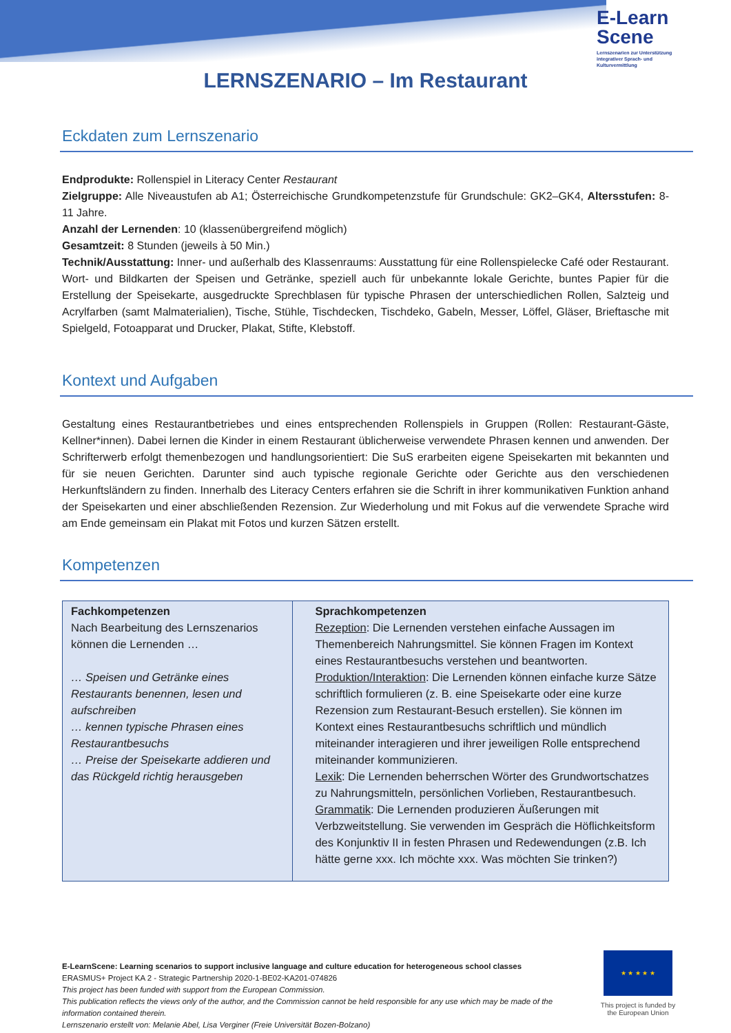E-Learn
Scene
Lernszenarien zur Unterstützung integrativer Sprach- und Kulturvermittlung
LERNSZENARIO – Im Restaurant
Eckdaten zum Lernszenario
Endprodukte: Rollenspiel in Literacy Center Restaurant
Zielgruppe: Alle Niveaustufen ab A1; Österreichische Grundkompetenzstufe für Grundschule: GK2–GK4, Altersstufen: 8-11 Jahre.
Anzahl der Lernenden: 10 (klassenübergreifend möglich)
Gesamtzeit: 8 Stunden (jeweils à 50 Min.)
Technik/Ausstattung: Inner- und außerhalb des Klassenraums: Ausstattung für eine Rollenspielecke Café oder Restaurant. Wort- und Bildkarten der Speisen und Getränke, speziell auch für unbekannte lokale Gerichte, buntes Papier für die Erstellung der Speisekarte, ausgedruckte Sprechblasen für typische Phrasen der unterschiedlichen Rollen, Salzteig und Acrylfarben (samt Malmaterialien), Tische, Stühle, Tischdecken, Tischdeko, Gabeln, Messer, Löffel, Gläser, Brieftasche mit Spielgeld, Fotoapparat und Drucker, Plakat, Stifte, Klebstoff.
Kontext und Aufgaben
Gestaltung eines Restaurantbetriebes und eines entsprechenden Rollenspiels in Gruppen (Rollen: Restaurant-Gäste, Kellner*innen). Dabei lernen die Kinder in einem Restaurant üblicherweise verwendete Phrasen kennen und anwenden. Der Schrifterwerb erfolgt themenbezogen und handlungsorientiert: Die SuS erarbeiten eigene Speisekarten mit bekannten und für sie neuen Gerichten. Darunter sind auch typische regionale Gerichte oder Gerichte aus den verschiedenen Herkunftsländern zu finden. Innerhalb des Literacy Centers erfahren sie die Schrift in ihrer kommunikativen Funktion anhand der Speisekarten und einer abschließenden Rezension. Zur Wiederholung und mit Fokus auf die verwendete Sprache wird am Ende gemeinsam ein Plakat mit Fotos und kurzen Sätzen erstellt.
Kompetenzen
| Fachkompetenzen Nach Bearbeitung des Lernszenarios können die Lernenden … … Speisen und Getränke eines Restaurants benennen, lesen und aufschreiben … kennen typische Phrasen eines Restaurantbesuchs … Preise der Speisekarte addieren und das Rückgeld richtig herausgeben | Sprachkompetenzen Rezeption : Die Lernenden verstehen einfache Aussagen im Themenbereich Nahrungsmittel. Sie können Fragen im Kontext eines Restaurantbesuchs verstehen und beantworten. Produktion/Interaktion : Die Lernenden können einfache kurze Sätze schriftlich formulieren (z. B. eine Speisekarte oder eine kurze Rezension zum Restaurant-Besuch erstellen). Sie können im Kontext eines Restaurantbesuchs schriftlich und mündlich miteinander interagieren und ihrer jeweiligen Rolle entsprechend miteinander kommunizieren. Lexik : Die Lernenden beherrschen Wörter des Grundwortschatzes zu Nahrungsmitteln, persönlichen Vorlieben, Restaurantbesuch. Grammatik : Die Lernenden produzieren Äußerungen mit Verbzweitstellung. Sie verwenden im Gespräch die Höflichkeitsform des Konjunktiv II in festen Phrasen und Redewendungen (z.B. Ich hätte gerne xxx. Ich möchte xxx. Was möchten Sie trinken?) |
E-LearnScene: Learning scenarios to support inclusive language and culture education for heterogeneous school classes
ERASMUS+ Project KA 2 - Strategic Partnership 2020-1-BE02-KA201-074826
This project has been funded with support from the European Commission.
This publication reflects the views only of the author, and the Commission cannot be held responsible for any use which may be made of the information contained therein.
Lernszenario erstellt von: Melanie Abel, Lisa Verginer (Freie Universität Bozen-Bolzano)
★ ★ ★ ★ ★
This project is funded by the European Union